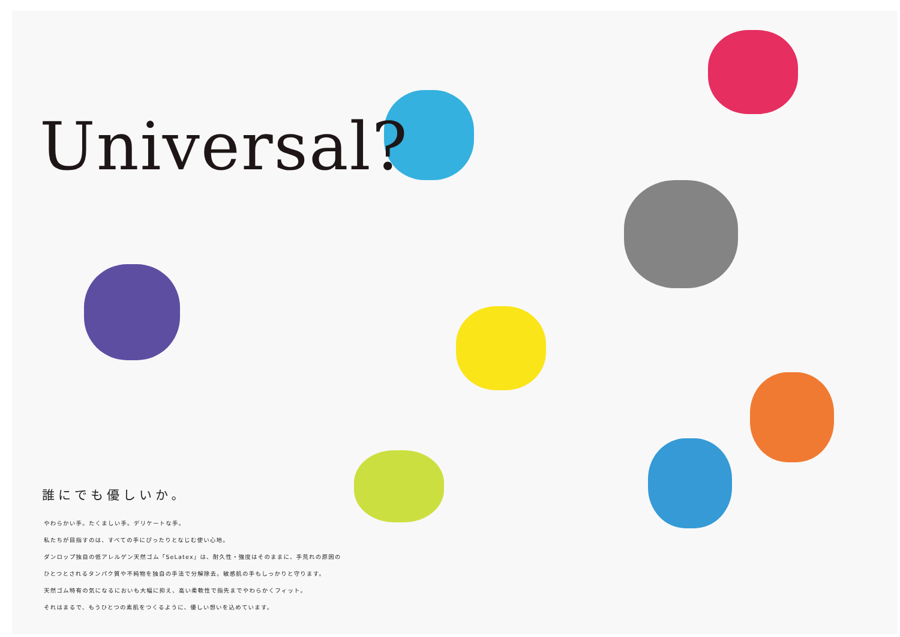Universal?
誰にでも優しいか。
やわらかい手。たくましい手。デリケートな手。
私たちが目指すのは、すべての手にぴったりとなじむ使い心地。
ダンロップ独自の低アレルゲン天然ゴム「SeLatex」は、耐久性・強度はそのままに、手荒れの原因の
ひとつとされるタンパク質や不純物を独自の手法で分解除去。敏感肌の手もしっかりと守ります。
天然ゴム特有の気になるにおいも大幅に抑え、高い柔軟性で指先までやわらかくフィット。
それはまるで、もうひとつの素肌をつくるように、優しい想いを込めています。